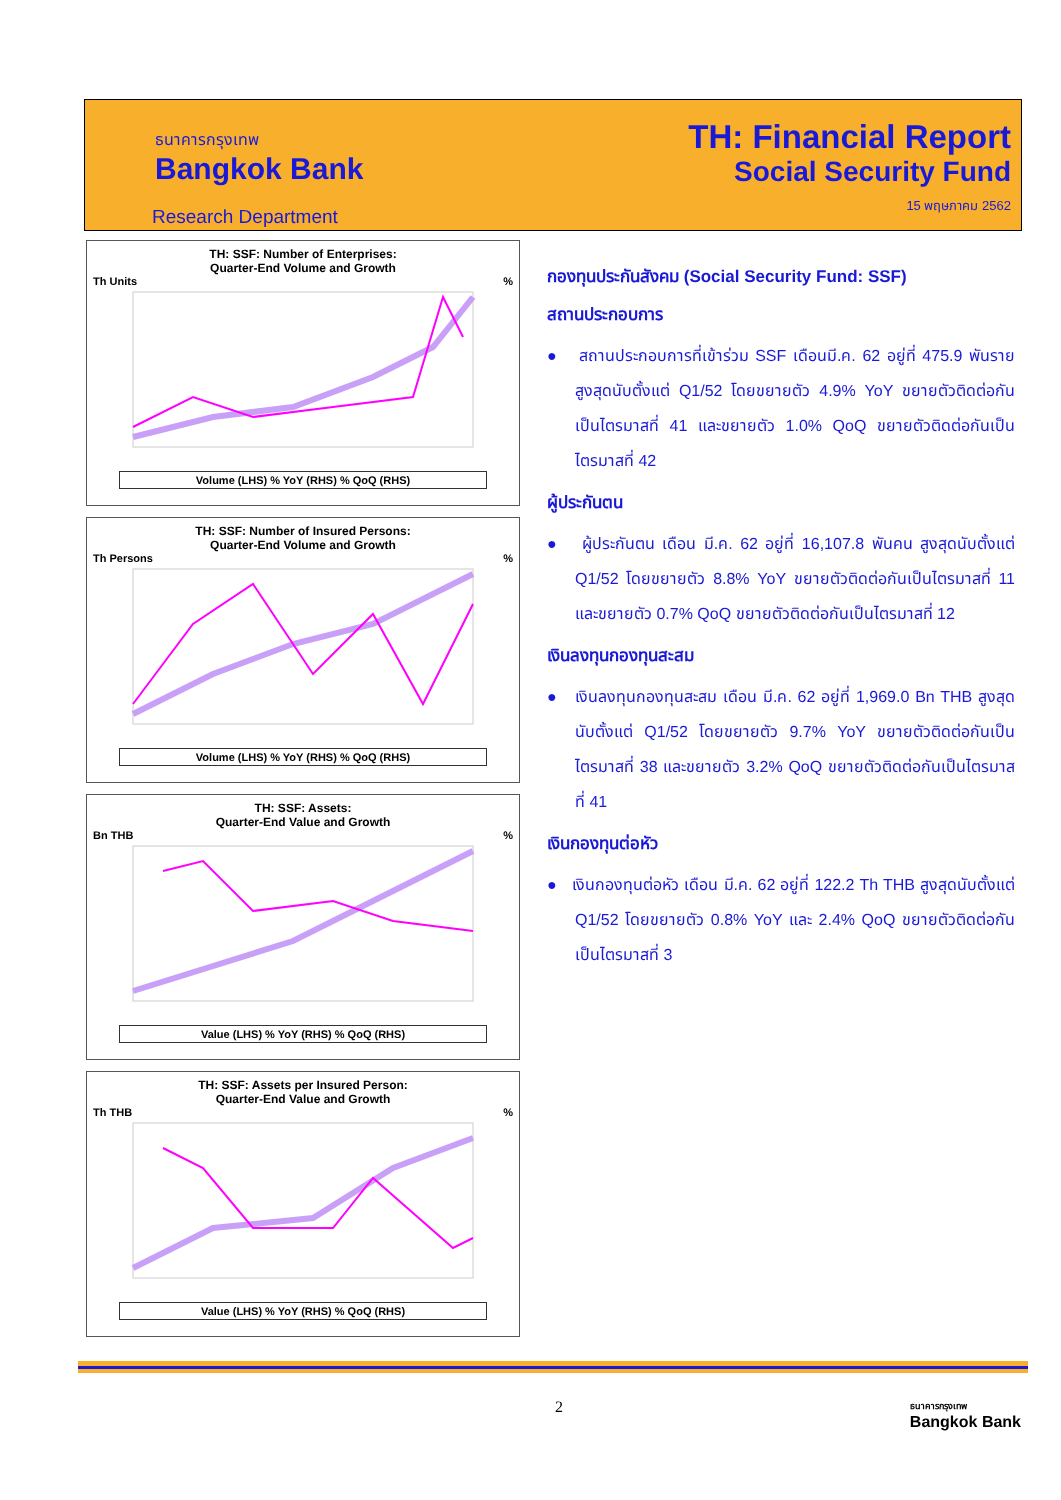ธนาคารกรุงเทพ
Bangkok Bank
Research Department
TH: Financial Report
Social Security Fund
15 พฤษภาคม 2562
TH: SSF: Number of Enterprises:
Quarter-End Volume and Growth
Th Units %
Volume (LHS) % YoY (RHS) % QoQ (RHS)
TH: SSF: Number of Insured Persons:
Quarter-End Volume and Growth
Th Persons %
Volume (LHS) % YoY (RHS) % QoQ (RHS)
TH: SSF: Assets:
Quarter-End Value and Growth
Bn THB %
Value (LHS) % YoY (RHS) % QoQ (RHS)
TH: SSF: Assets per Insured Person:
Quarter-End Value and Growth
Th THB %
Value (LHS) % YoY (RHS) % QoQ (RHS)
กองทุนประกันสังคม (Social Security Fund: SSF)
สถานประกอบการ
● สถานประกอบการที่เข้าร่วม SSF เดือนมี.ค. 62 อยู่ที่ 475.9 พันราย สูงสุดนับตั้งแต่ Q1/52 โดยขยายตัว 4.9% YoY ขยายตัวติดต่อกันเป็นไตรมาสที่ 41 และขยายตัว 1.0% QoQ ขยายตัวติดต่อกันเป็นไตรมาสที่ 42
ผู้ประกันตน
● ผู้ประกันตน เดือน มี.ค. 62 อยู่ที่ 16,107.8 พันคน สูงสุดนับตั้งแต่ Q1/52 โดยขยายตัว 8.8% YoY ขยายตัวติดต่อกันเป็นไตรมาสที่ 11 และขยายตัว 0.7% QoQ ขยายตัวติดต่อกันเป็นไตรมาสที่ 12
เงินลงทุนกองทุนสะสม
● เงินลงทุนกองทุนสะสม เดือน มี.ค. 62 อยู่ที่ 1,969.0 Bn THB สูงสุดนับตั้งแต่ Q1/52 โดยขยายตัว 9.7% YoY ขยายตัวติดต่อกันเป็นไตรมาสที่ 38 และขยายตัว 3.2% QoQ ขยายตัวติดต่อกันเป็นไตรมาสที่ 41
เงินกองทุนต่อหัว
● เงินกองทุนต่อหัว เดือน มี.ค. 62 อยู่ที่ 122.2 Th THB สูงสุดนับตั้งแต่ Q1/52 โดยขยายตัว 0.8% YoY และ 2.4% QoQ ขยายตัวติดต่อกันเป็นไตรมาสที่ 3
2
ธนาคารกรุงเทพ
Bangkok Bank